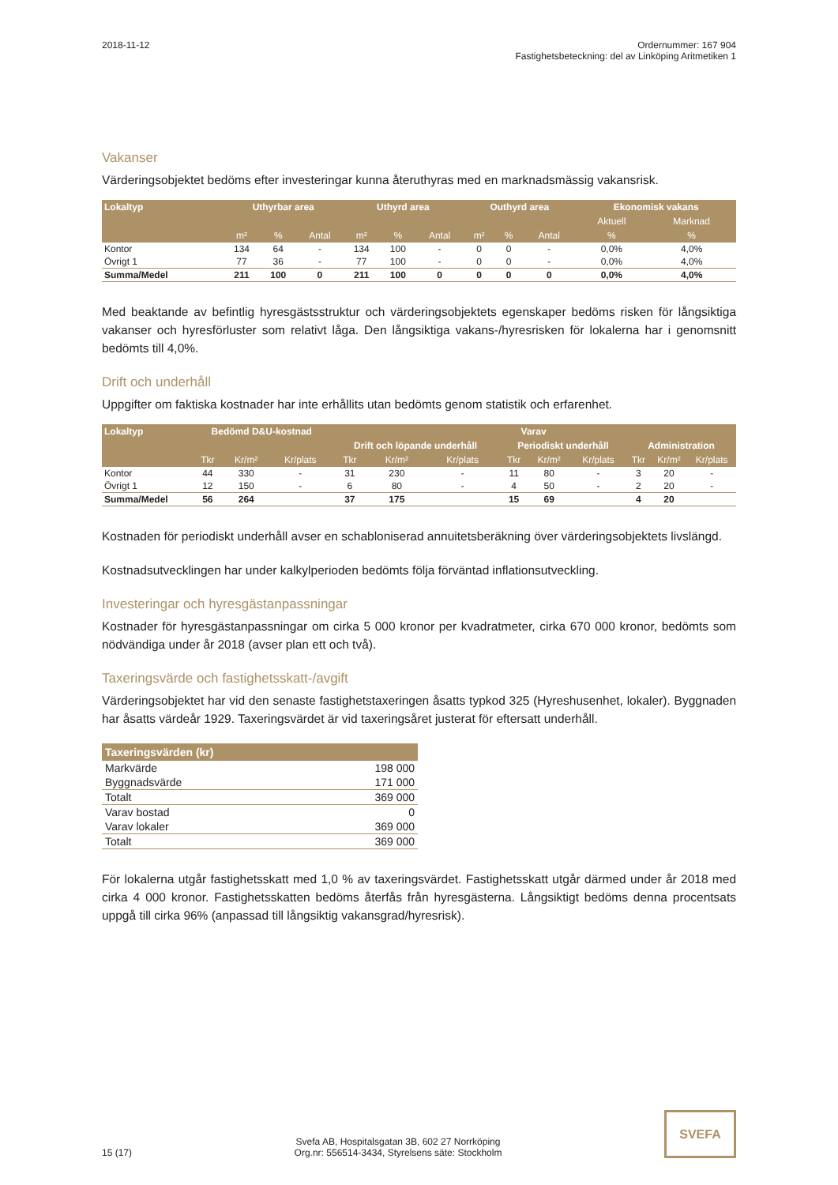2018-11-12 Ordernummer: 167 904
Fastighetsbeteckning: del av Linköping Aritmetiken 1
Vakanser
Värderingsobjektet bedöms efter investeringar kunna återuthyras med en marknadsmässig vakansrisk.
| Lokaltyp | Uthyrbar area | | | Uthyrd area | | | Outhyrd area | | | Ekonomisk vakans | |
| --- | --- | --- | --- | --- | --- | --- | --- | --- | --- | --- | --- |
| | | | | | | | | | | Aktuell | Marknad |
| | m² | % | Antal | m² | % | Antal | m² | % | Antal | % | % |
| Kontor | 134 | 64 | - | 134 | 100 | - | 0 | 0 | - | 0,0% | 4,0% |
| Övrigt 1 | 77 | 36 | - | 77 | 100 | - | 0 | 0 | - | 0,0% | 4,0% |
| Summa/Medel | 211 | 100 | 0 | 211 | 100 | 0 | 0 | 0 | 0 | 0,0% | 4,0% |
Med beaktande av befintlig hyresgästsstruktur och värderingsobjektets egenskaper bedöms risken för långsiktiga vakanser och hyresförluster som relativt låga. Den långsiktiga vakans-/hyresrisken för lokalerna har i genomsnitt bedömts till 4,0%.
Drift och underhåll
Uppgifter om faktiska kostnader har inte erhållits utan bedömts genom statistik och erfarenhet.
| Lokaltyp | Bedömd D&U-kostnad | | | Varav | | | | | | | | |
| --- | --- | --- | --- | --- | --- | --- | --- | --- | --- | --- | --- | --- |
| | | | | Drift och löpande underhåll | | | Periodiskt underhåll | | | Administration | | |
| | Tkr | Kr/m² | Kr/plats | Tkr | Kr/m² | Kr/plats | Tkr | Kr/m² | Kr/plats | Tkr | Kr/m² | Kr/plats |
| Kontor | 44 | 330 | - | 31 | 230 | - | 11 | 80 | - | 3 | 20 | - |
| Övrigt 1 | 12 | 150 | - | 6 | 80 | - | 4 | 50 | - | 2 | 20 | - |
| Summa/Medel | 56 | 264 | | 37 | 175 | | 15 | 69 | | 4 | 20 | |
Kostnaden för periodiskt underhåll avser en schabloniserad annuitetsberäkning över värderingsobjektets livslängd.
Kostnadsutvecklingen har under kalkylperioden bedömts följa förväntad inflationsutveckling.
Investeringar och hyresgästanpassningar
Kostnader för hyresgästanpassningar om cirka 5 000 kronor per kvadratmeter, cirka 670 000 kronor, bedömts som nödvändiga under år 2018 (avser plan ett och två).
Taxeringsvärde och fastighetsskatt-/avgift
Värderingsobjektet har vid den senaste fastighetstaxeringen åsatts typkod 325 (Hyreshusenhet, lokaler). Byggnaden har åsatts värdeår 1929. Taxeringsvärdet är vid taxeringsåret justerat för eftersatt underhåll.
| Taxeringsvärden (kr) | |
| --- | --- |
| Markvärde | 198 000 |
| Byggnadsvärde | 171 000 |
| Totalt | 369 000 |
| Varav bostad | 0 |
| Varav lokaler | 369 000 |
| Totalt | 369 000 |
För lokalerna utgår fastighetsskatt med 1,0 % av taxeringsvärdet. Fastighetsskatt utgår därmed under år 2018 med cirka 4 000 kronor. Fastighetsskatten bedöms återfås från hyresgästerna. Långsiktigt bedöms denna procentsats uppgå till cirka 96% (anpassad till långsiktig vakansgrad/hyresrisk).
15 (17)
Svefa AB, Hospitalsgatan 3B, 602 27 Norrköping
Org.nr: 556514-3434, Styrelsens säte: Stockholm
SVEFA